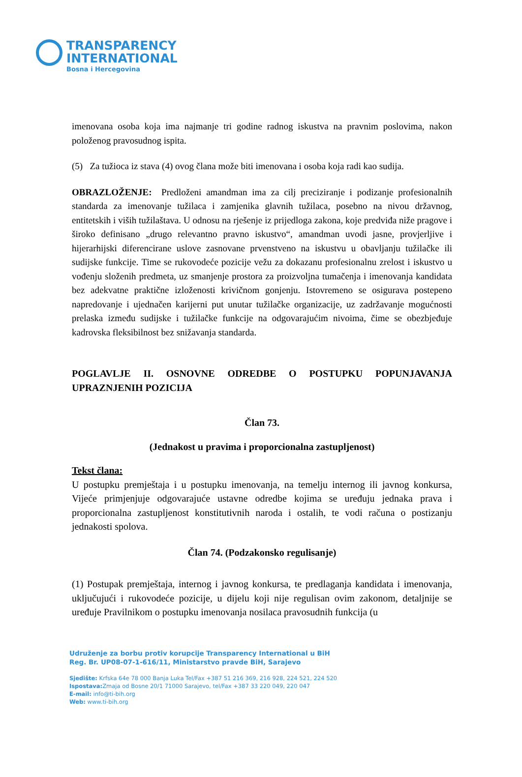TRANSPARENCY
INTERNATIONAL
Bosna i Hercegovina
imenovana osoba koja ima najmanje tri godine radnog iskustva na pravnim poslovima, nakon položenog pravosudnog ispita.
(5) Za tužioca iz stava (4) ovog člana može biti imenovana i osoba koja radi kao sudija.
OBRAZLOŽENJE: Predloženi amandman ima za cilj preciziranje i podizanje profesionalnih standarda za imenovanje tužilaca i zamjenika glavnih tužilaca, posebno na nivou državnog, entitetskih i viših tužilaštava. U odnosu na rješenje iz prijedloga zakona, koje predviđa niže pragove i široko definisano „drugo relevantno pravno iskustvo“, amandman uvodi jasne, provjerljive i hijerarhijski diferencirane uslove zasnovane prvenstveno na iskustvu u obavljanju tužilačke ili sudijske funkcije. Time se rukovodeće pozicije vežu za dokazanu profesionalnu zrelost i iskustvo u vođenju složenih predmeta, uz smanjenje prostora za proizvoljna tumačenja i imenovanja kandidata bez adekvatne praktične izloženosti krivičnom gonjenju. Istovremeno se osigurava postepeno napredovanje i ujednačen karijerni put unutar tužilačke organizacije, uz zadržavanje mogućnosti prelaska između sudijske i tužilačke funkcije na odgovarajućim nivoima, čime se obezbjeđuje kadrovska fleksibilnost bez snižavanja standarda.
POGLAVLJE II. OSNOVNE ODREDBE O POSTUPKU POPUNJAVANJA UPRAZNJENIH POZICIJA
Član 73.
(Jednakost u pravima i proporcionalna zastupljenost)
Tekst člana:
U postupku premještaja i u postupku imenovanja, na temelju internog ili javnog konkursa, Vijeće primjenjuje odgovarajuće ustavne odredbe kojima se uređuju jednaka prava i proporcionalna zastupljenost konstitutivnih naroda i ostalih, te vodi računa o postizanju jednakosti spolova.
Član 74. (Podzakonsko regulisanje)
(1) Postupak premještaja, internog i javnog konkursa, te predlaganja kandidata i imenovanja, uključujući i rukovodeće pozicije, u dijelu koji nije regulisan ovim zakonom, detaljnije se uređuje Pravilnikom o postupku imenovanja nosilaca pravosudnih funkcija (u
Udruženje za borbu protiv korupcije Transparency International u BiH
Reg. Br. UP08-07-1-616/11, Ministarstvo pravde BiH, Sarajevo
Sjedište: Krfska 64e 78 000 Banja Luka Tel/Fax +387 51 216 369, 216 928, 224 521, 224 520
Ispostava: Zmaja od Bosne 20/1 71000 Sarajevo, tel/Fax +387 33 220 049, 220 047
E-mail: info@ti-bih.org
Web: www.ti-bih.org